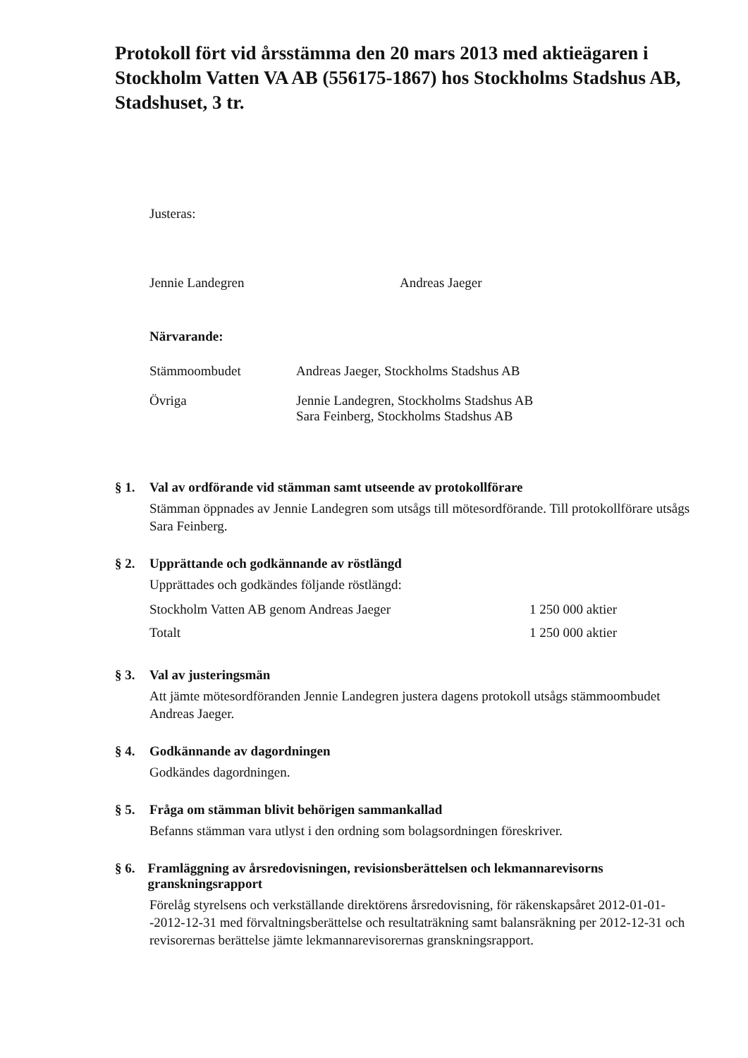Protokoll fört vid årsstämma den 20 mars 2013 med aktieägaren i Stockholm Vatten VA AB (556175-1867) hos Stockholms Stadshus AB, Stadshuset, 3 tr.
Justeras:
Jennie Landegren Andreas Jaeger
Närvarande:
| Stämmoombudet | Andreas Jaeger, Stockholms Stadshus AB |
| Övriga | Jennie Landegren, Stockholms Stadshus AB Sara Feinberg, Stockholms Stadshus AB |
§ 1. Val av ordförande vid stämman samt utseende av protokollförare
Stämman öppnades av Jennie Landegren som utsågs till mötesordförande. Till protokollförare utsågs Sara Feinberg.
§ 2. Upprättande och godkännande av röstlängd
Upprättades och godkändes följande röstlängd:
| Stockholm Vatten AB genom Andreas Jaeger | 1 250 000 aktier |
| Totalt | 1 250 000 aktier |
§ 3. Val av justeringsmän
Att jämte mötesordföranden Jennie Landegren justera dagens protokoll utsågs stämmoombudet Andreas Jaeger.
§ 4. Godkännande av dagordningen
Godkändes dagordningen.
§ 5. Fråga om stämman blivit behörigen sammankallad
Befanns stämman vara utlyst i den ordning som bolagsordningen föreskriver.
§ 6. Framläggning av årsredovisningen, revisionsberättelsen och lekmannarevisorns granskningsrapport
Förelåg styrelsens och verkställande direktörens årsredovisning, för räkenskapsåret 2012-01-01--2012-12-31 med förvaltningsberättelse och resultaträkning samt balansräkning per 2012-12-31 och revisorernas berättelse jämte lekmannarevisorernas granskningsrapport.